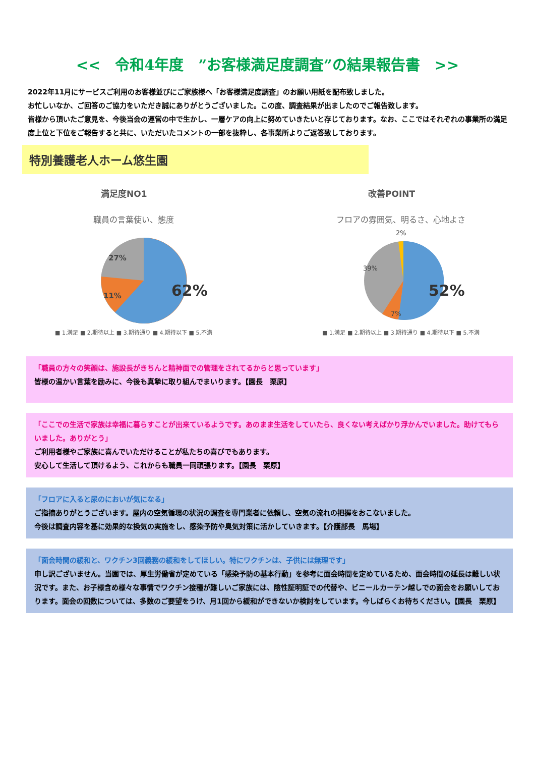<<　令和4年度　”お客様満足度調査”の結果報告書　>>
2022年11月にサービスご利用のお客様並びにご家族様へ「お客様満足度調査」のお願い用紙を配布致しました。
お忙しいなか、ご回答のご協力をいただき誠にありがとうございました。この度、調査結果が出ましたのでご報告致します。
皆様から頂いたご意見を、今後当会の運営の中で生かし、一層ケアの向上に努めていきたいと存じております。なお、ここではそれぞれの事業所の満足度上位と下位をご報告すると共に、いただいたコメントの一部を抜粋し、各事業所よりご返答致しております。
特別養護老人ホーム悠生園
満足度NO1
職員の言葉使い、態度
27%
11%
62%
■ 1.満足 ■ 2.期待以上 ■ 3.期待通り ■ 4.期待以下 ■ 5.不満
改善POINT
フロアの雰囲気、明るさ、心地よさ
2%
39%
7%
52%
■ 1.満足 ■ 2.期待以上 ■ 3.期待通り ■ 4.期待以下 ■ 5.不満
「職員の方々の笑顔は、施設長がきちんと精神面での管理をされてるからと思っています」
皆様の温かい言葉を励みに、今後も真摯に取り組んでまいります。【園長　栗原】
「ここでの生活で家族は幸福に暮らすことが出来ているようです。あのまま生活をしていたら、良くない考えばかり浮かんでいました。助けてもらいました。ありがとう」
ご利用者様やご家族に喜んでいただけることが私たちの喜びでもあります。
安心して生活して頂けるよう、これからも職員一同頑張ります。【園長　栗原】
「フロアに入ると尿のにおいが気になる」
ご指摘ありがとうございます。屋内の空気循環の状況の調査を専門業者に依頼し、空気の流れの把握をおこないました。
今後は調査内容を基に効果的な換気の実施をし、感染予防や臭気対策に活かしていきます。【介護部長　馬場】
「面会時間の緩和と、ワクチン3回義務の緩和をしてほしい。特にワクチンは、子供には無理です」
申し訳ございません。当園では、厚生労働省が定めている「感染予防の基本行動」を参考に面会時間を定めているため、面会時間の延長は難しい状況です。また、お子様含め様々な事情でワクチン接種が難しいご家族には、陰性証明証での代替や、ビニールカーテン越しでの面会をお願いしております。面会の回数については、多数のご要望をうけ、月1回から緩和ができないか検討をしています。今しばらくお待ちください。【園長　栗原】